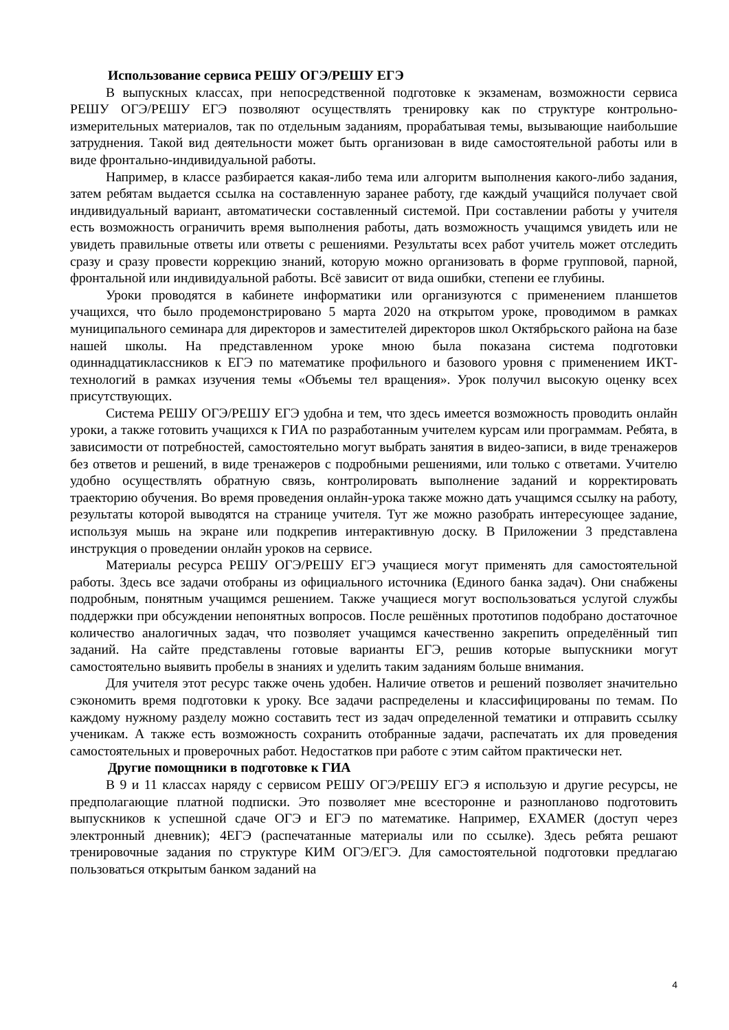Использование сервиса РЕШУ ОГЭ/РЕШУ ЕГЭ
В выпускных классах, при непосредственной подготовке к экзаменам, возможности сервиса РЕШУ ОГЭ/РЕШУ ЕГЭ позволяют осуществлять тренировку как по структуре контрольно-измерительных материалов, так по отдельным заданиям, прорабатывая темы, вызывающие наибольшие затруднения. Такой вид деятельности может быть организован в виде самостоятельной работы или в виде фронтально-индивидуальной работы.
Например, в классе разбирается какая-либо тема или алгоритм выполнения какого-либо задания, затем ребятам выдается ссылка на составленную заранее работу, где каждый учащийся получает свой индивидуальный вариант, автоматически составленный системой. При составлении работы у учителя есть возможность ограничить время выполнения работы, дать возможность учащимся увидеть или не увидеть правильные ответы или ответы с решениями. Результаты всех работ учитель может отследить сразу и сразу провести коррекцию знаний, которую можно организовать в форме групповой, парной, фронтальной или индивидуальной работы. Всё зависит от вида ошибки, степени ее глубины.
Уроки проводятся в кабинете информатики или организуются с применением планшетов учащихся, что было продемонстрировано 5 марта 2020 на открытом уроке, проводимом в рамках муниципального семинара для директоров и заместителей директоров школ Октябрьского района на базе нашей школы. На представленном уроке мною была показана система подготовки одиннадцатиклассников к ЕГЭ по математике профильного и базового уровня с применением ИКТ-технологий в рамках изучения темы «Объемы тел вращения». Урок получил высокую оценку всех присутствующих.
Система РЕШУ ОГЭ/РЕШУ ЕГЭ удобна и тем, что здесь имеется возможность проводить онлайн уроки, а также готовить учащихся к ГИА по разработанным учителем курсам или программам. Ребята, в зависимости от потребностей, самостоятельно могут выбрать занятия в видео-записи, в виде тренажеров без ответов и решений, в виде тренажеров с подробными решениями, или только с ответами. Учителю удобно осуществлять обратную связь, контролировать выполнение заданий и корректировать траекторию обучения. Во время проведения онлайн-урока также можно дать учащимся ссылку на работу, результаты которой выводятся на странице учителя. Тут же можно разобрать интересующее задание, используя мышь на экране или подкрепив интерактивную доску. В Приложении 3 представлена инструкция о проведении онлайн уроков на сервисе.
Материалы ресурса РЕШУ ОГЭ/РЕШУ ЕГЭ учащиеся могут применять для самостоятельной работы. Здесь все задачи отобраны из официального источника (Единого банка задач). Они снабжены подробным, понятным учащимся решением. Также учащиеся могут воспользоваться услугой службы поддержки при обсуждении непонятных вопросов. После решённых прототипов подобрано достаточное количество аналогичных задач, что позволяет учащимся качественно закрепить определённый тип заданий. На сайте представлены готовые варианты ЕГЭ, решив которые выпускники могут самостоятельно выявить пробелы в знаниях и уделить таким заданиям больше внимания.
Для учителя этот ресурс также очень удобен. Наличие ответов и решений позволяет значительно сэкономить время подготовки к уроку. Все задачи распределены и классифицированы по темам. По каждому нужному разделу можно составить тест из задач определенной тематики и отправить ссылку ученикам. А также есть возможность сохранить отобранные задачи, распечатать их для проведения самостоятельных и проверочных работ. Недостатков при работе с этим сайтом практически нет.
Другие помощники в подготовке к ГИА
В 9 и 11 классах наряду с сервисом РЕШУ ОГЭ/РЕШУ ЕГЭ я использую и другие ресурсы, не предполагающие платной подписки. Это позволяет мне всесторонне и разнопланово подготовить выпускников к успешной сдаче ОГЭ и ЕГЭ по математике. Например, EXAMER (доступ через электронный дневник); 4ЕГЭ (распечатанные материалы или по ссылке). Здесь ребята решают тренировочные задания по структуре КИМ ОГЭ/ЕГЭ. Для самостоятельной подготовки предлагаю пользоваться открытым банком заданий на
4